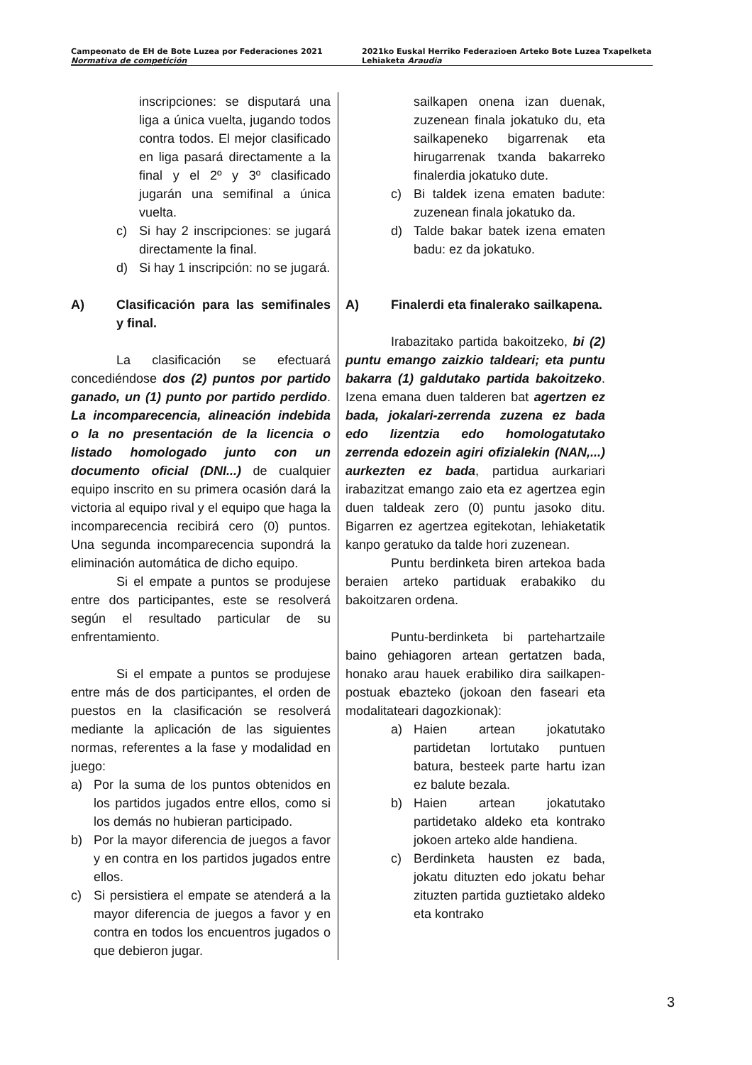Campeonato de EH de Bote Luzea por Federaciones 2021
Normativa de competición
2021ko Euskal Herriko Federazioen Arteko Bote Luzea Txapelketa
Lehiaketa Araudia
inscripciones: se disputará una liga a única vuelta, jugando todos contra todos. El mejor clasificado en liga pasará directamente a la final y el 2º y 3º clasificado jugarán una semifinal a única vuelta.
c) Si hay 2 inscripciones: se jugará directamente la final.
d) Si hay 1 inscripción: no se jugará.
A) Clasificación para las semifinales y final.
La clasificación se efectuará concediéndose dos (2) puntos por partido ganado, un (1) punto por partido perdido. La incomparecencia, alineación indebida o la no presentación de la licencia o listado homologado junto con un documento oficial (DNI...) de cualquier equipo inscrito en su primera ocasión dará la victoria al equipo rival y el equipo que haga la incomparecencia recibirá cero (0) puntos. Una segunda incomparecencia supondrá la eliminación automática de dicho equipo.
Si el empate a puntos se produjese entre dos participantes, este se resolverá según el resultado particular de su enfrentamiento.
Si el empate a puntos se produjese entre más de dos participantes, el orden de puestos en la clasificación se resolverá mediante la aplicación de las siguientes normas, referentes a la fase y modalidad en juego:
a) Por la suma de los puntos obtenidos en los partidos jugados entre ellos, como si los demás no hubieran participado.
b) Por la mayor diferencia de juegos a favor y en contra en los partidos jugados entre ellos.
c) Si persistiera el empate se atenderá a la mayor diferencia de juegos a favor y en contra en todos los encuentros jugados o que debieron jugar.
sailkapen onena izan duenak, zuzenean finala jokatuko du, eta sailkapeneko bigarrenak eta hirugarrenak txanda bakarreko finalerdia jokatuko dute.
c) Bi taldek izena ematen badute: zuzenean finala jokatuko da.
d) Talde bakar batek izena ematen badu: ez da jokatuko.
A) Finalerdi eta finalerako sailkapena.
Irabazitako partida bakoitzeko, bi (2) puntu emango zaizkio taldeari; eta puntu bakarra (1) galdutako partida bakoitzeko. Izena emana duen talderen bat agertzen ez bada, jokalari-zerrenda zuzena ez bada edo lizentzia edo homologatutako zerrenda edozein agiri ofizialekin (NAN,...) aurkezten ez bada, partidua aurkariari irabazitzat emango zaio eta ez agertzea egin duen taldeak zero (0) puntu jasoko ditu. Bigarren ez agertzea egitekotan, lehiaketatik kanpo geratuko da talde hori zuzenean.
Puntu berdinketa biren artekoa bada beraien arteko partiduak erabakiko du bakoitzaren ordena.
Puntu-berdinketa bi partehartzaile baino gehiagoren artean gertatzen bada, honako arau hauek erabiliko dira sailkapen-postuak ebazteko (jokoan den faseari eta modalitateari dagozkionak):
a) Haien artean jokatutako partidetan lortutako puntuen batura, besteek parte hartu izan ez balute bezala.
b) Haien artean jokatutako partidetako aldeko eta kontrako jokoen arteko alde handiena.
c) Berdinketa hausten ez bada, jokatu dituzten edo jokatu behar zituzten partida guztietako aldeko eta kontrako
3